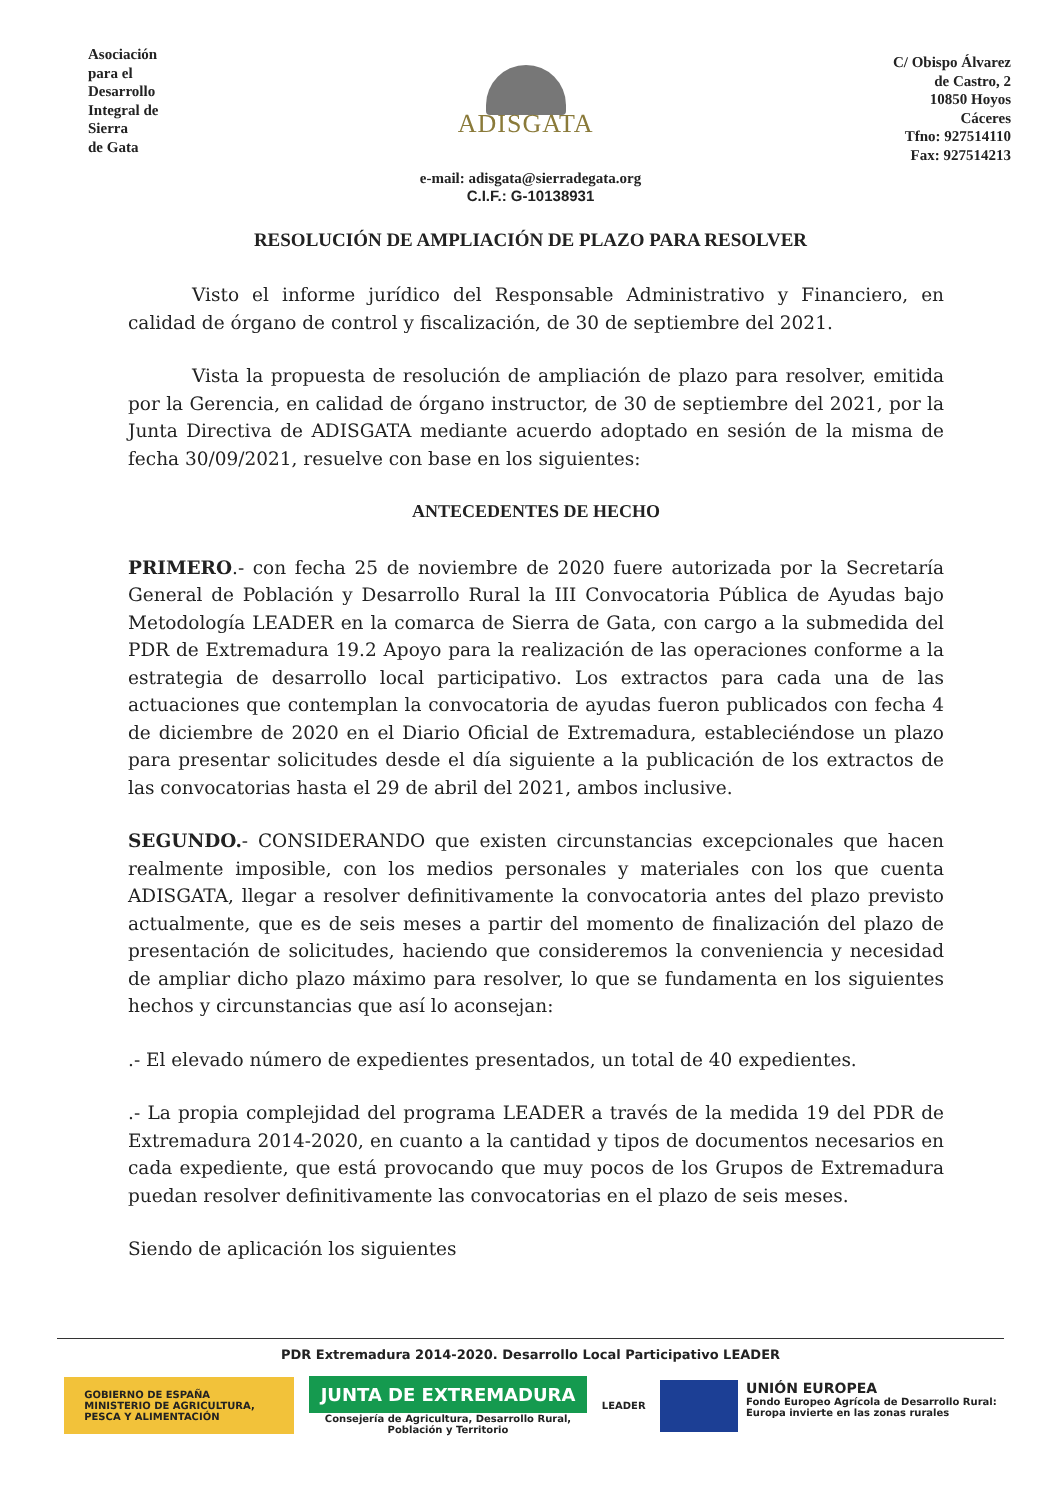Asociación
para el
Desarrollo
Integral de
Sierra
de Gata
ADISGATA
C/ Obispo Álvarez
de Castro, 2
10850 Hoyos
Cáceres
Tfno: 927514110
Fax: 927514213
e-mail: adisgata@sierradegata.org
C.I.F.: G-10138931
RESOLUCIÓN DE AMPLIACIÓN DE PLAZO PARA RESOLVER
Visto el informe jurídico del Responsable Administrativo y Financiero, en calidad de órgano de control y fiscalización, de 30 de septiembre del 2021.
Vista la propuesta de resolución de ampliación de plazo para resolver, emitida por la Gerencia, en calidad de órgano instructor, de 30 de septiembre del 2021, por la Junta Directiva de ADISGATA mediante acuerdo adoptado en sesión de la misma de fecha 30/09/2021, resuelve con base en los siguientes:
ANTECEDENTES DE HECHO
PRIMERO.- con fecha 25 de noviembre de 2020 fuere autorizada por la Secretaría General de Población y Desarrollo Rural la III Convocatoria Pública de Ayudas bajo Metodología LEADER en la comarca de Sierra de Gata, con cargo a la submedida del PDR de Extremadura 19.2 Apoyo para la realización de las operaciones conforme a la estrategia de desarrollo local participativo. Los extractos para cada una de las actuaciones que contemplan la convocatoria de ayudas fueron publicados con fecha 4 de diciembre de 2020 en el Diario Oficial de Extremadura, estableciéndose un plazo para presentar solicitudes desde el día siguiente a la publicación de los extractos de las convocatorias hasta el 29 de abril del 2021, ambos inclusive.
SEGUNDO.- CONSIDERANDO que existen circunstancias excepcionales que hacen realmente imposible, con los medios personales y materiales con los que cuenta ADISGATA, llegar a resolver definitivamente la convocatoria antes del plazo previsto actualmente, que es de seis meses a partir del momento de finalización del plazo de presentación de solicitudes, haciendo que consideremos la conveniencia y necesidad de ampliar dicho plazo máximo para resolver, lo que se fundamenta en los siguientes hechos y circunstancias que así lo aconsejan:
.- El elevado número de expedientes presentados, un total de 40 expedientes.
.- La propia complejidad del programa LEADER a través de la medida 19 del PDR de Extremadura 2014-2020, en cuanto a la cantidad y tipos de documentos necesarios en cada expediente, que está provocando que muy pocos de los Grupos de Extremadura puedan resolver definitivamente las convocatorias en el plazo de seis meses.
Siendo de aplicación los siguientes
PDR Extremadura 2014-2020. Desarrollo Local Participativo LEADER
GOBIERNO DE ESPAÑA MINISTERIO DE AGRICULTURA, PESCA Y ALIMENTACIÓN
JUNTA DE EXTREMADURA
Consejería de Agricultura, Desarrollo Rural,
Población y Territorio
LEADER
UNIÓN EUROPEA
Fondo Europeo Agrícola de Desarrollo Rural:
Europa invierte en las zonas rurales